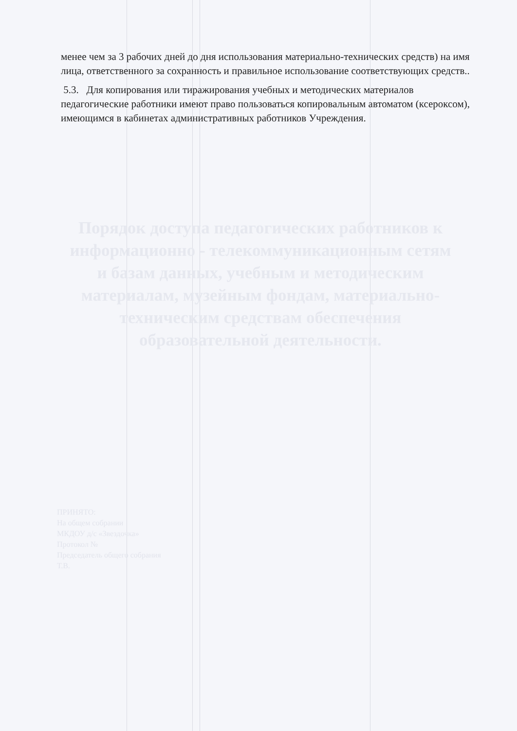менее чем за 3 рабочих дней до дня использования материально-технических средств) на имя лица, ответственного за сохранность и правильное использование соответствующих средств..
5.3. Для копирования или тиражирования учебных и методических материалов педагогические работники имеют право пользоваться копировальным автоматом (ксероксом), имеющимся в кабинетах административных работников Учреждения.
Порядок доступа педагогических работников к информационно - телекоммуникационным сетям и базам данных, учебным и методическим материалам, музейным фондам, материально-техническим средствам обеспечения образовательной деятельности.
ПРИНЯТО:
На общем собрании
МКДОУ д/с «Звездочка»
Протокол №
Председатель общего собрания
Т.В.